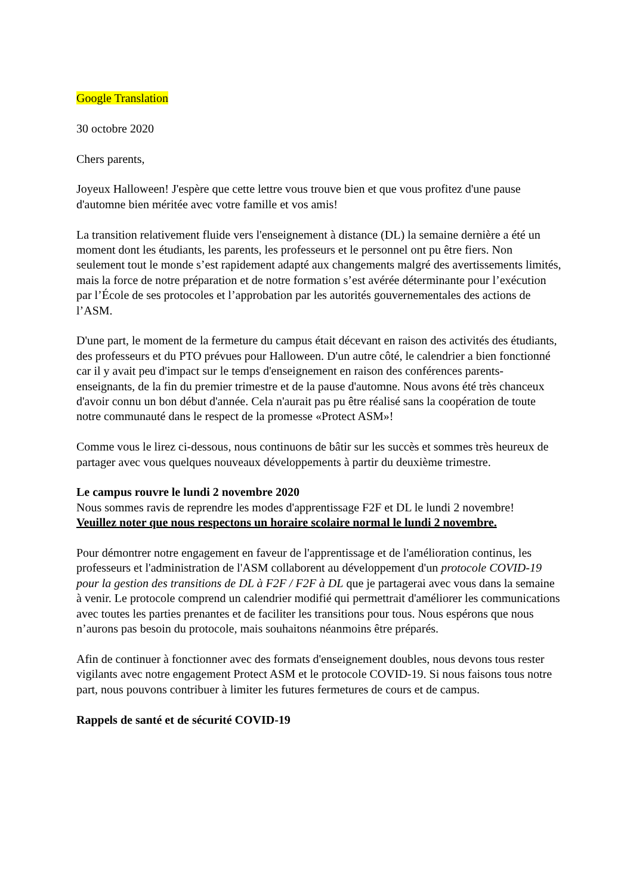Google Translation
30 octobre 2020
Chers parents,
Joyeux Halloween! J'espère que cette lettre vous trouve bien et que vous profitez d'une pause d'automne bien méritée avec votre famille et vos amis!
La transition relativement fluide vers l'enseignement à distance (DL) la semaine dernière a été un moment dont les étudiants, les parents, les professeurs et le personnel ont pu être fiers. Non seulement tout le monde s’est rapidement adapté aux changements malgré des avertissements limités, mais la force de notre préparation et de notre formation s’est avérée déterminante pour l’exécution par l’École de ses protocoles et l’approbation par les autorités gouvernementales des actions de l’ASM.
D'une part, le moment de la fermeture du campus était décevant en raison des activités des étudiants, des professeurs et du PTO prévues pour Halloween. D'un autre côté, le calendrier a bien fonctionné car il y avait peu d'impact sur le temps d'enseignement en raison des conférences parents-enseignants, de la fin du premier trimestre et de la pause d'automne. Nous avons été très chanceux d'avoir connu un bon début d'année. Cela n'aurait pas pu être réalisé sans la coopération de toute notre communauté dans le respect de la promesse «Protect ASM»!
Comme vous le lirez ci-dessous, nous continuons de bâtir sur les succès et sommes très heureux de partager avec vous quelques nouveaux développements à partir du deuxième trimestre.
Le campus rouvre le lundi 2 novembre 2020
Nous sommes ravis de reprendre les modes d'apprentissage F2F et DL le lundi 2 novembre!
Veuillez noter que nous respectons un horaire scolaire normal le lundi 2 novembre.
Pour démontrer notre engagement en faveur de l'apprentissage et de l'amélioration continus, les professeurs et l'administration de l'ASM collaborent au développement d'un protocole COVID-19 pour la gestion des transitions de DL à F2F / F2F à DL que je partagerai avec vous dans la semaine à venir. Le protocole comprend un calendrier modifié qui permettrait d'améliorer les communications avec toutes les parties prenantes et de faciliter les transitions pour tous. Nous espérons que nous n’aurons pas besoin du protocole, mais souhaitons néanmoins être préparés.
Afin de continuer à fonctionner avec des formats d'enseignement doubles, nous devons tous rester vigilants avec notre engagement Protect ASM et le protocole COVID-19. Si nous faisons tous notre part, nous pouvons contribuer à limiter les futures fermetures de cours et de campus.
Rappels de santé et de sécurité COVID-19